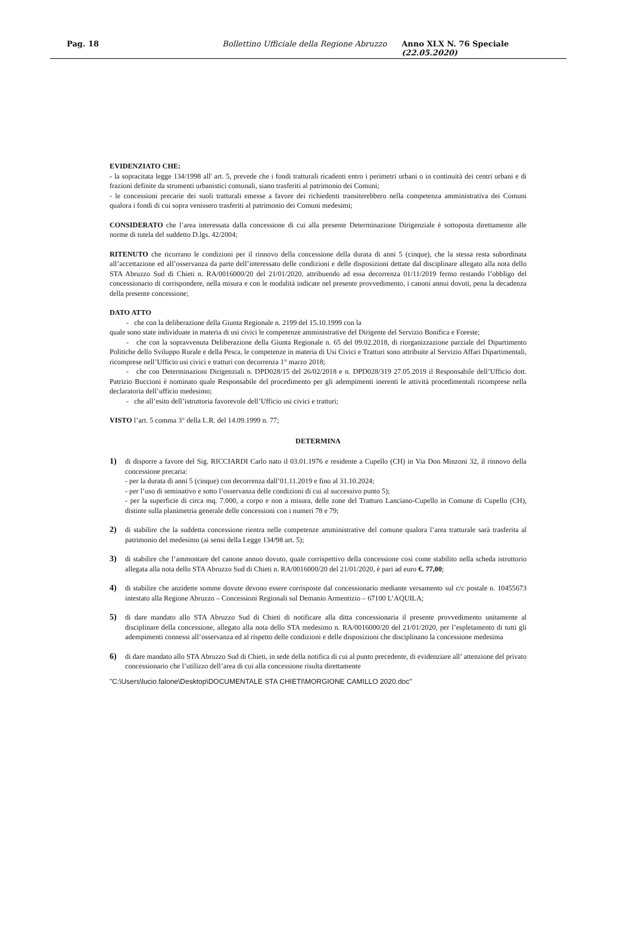Pag. 18 Bollettino Ufficiale della Regione Abruzzo Anno XLX N. 76 Speciale (22.05.2020)
EVIDENZIATO CHE:
- la sopracitata legge 134/1998 all' art. 5, prevede che i fondi tratturali ricadenti entro i perimetri urbani o in continuità dei centri urbani e di frazioni definite da strumenti urbanistici comunali, siano trasferiti al patrimonio dei Comuni;
- le concessioni precarie dei suoli tratturali emesse a favore dei richiedenti transiterebbero nella competenza amministrativa dei Comuni qualora i fondi di cui sopra venissero trasferiti al patrimonio dei Comuni medesimi;
CONSIDERATO che l’area interessata dalla concessione di cui alla presente Determinazione Dirigenziale è sottoposta direttamente alle norme di tutela del suddetto D.lgs. 42/2004;
RITENUTO che ricorrano le condizioni per il rinnovo della concessione della durata di anni 5 (cinque), che la stessa resta subordinata all’accettazione ed all’osservanza da parte dell’interessato delle condizioni e delle disposizioni dettate dal disciplinare allegato alla nota dello STA Abruzzo Sud di Chieti n. RA/0016000/20 del 21/01/2020, attribuendo ad essa decorrenza 01/11/2019 fermo restando l’obbligo del concessionario di corrispondere, nella misura e con le modalità indicate nel presente provvedimento, i canoni annui dovuti, pena la decadenza della presente concessione;
DATO ATTO
- che con la deliberazione della Giunta Regionale n. 2199 del 15.10.1999 con la
quale sono state individuate in materia di usi civici le competenze amministrative del Dirigente del Servizio Bonifica e Foreste;
- che con la sopravvenuta Deliberazione della Giunta Regionale n. 65 del 09.02.2018, di riorganizzazione parziale del Dipartimento Politiche dello Sviluppo Rurale e della Pesca, le competenze in materia di Usi Civici e Tratturi sono attribuite al Servizio Affari Dipartimentali, ricomprese nell’Ufficio usi civici e tratturi con decorrenza 1° marzo 2018;
- che con Determinazioni Dirigenziali n. DPD028/15 del 26/02/2018 e n. DPD028/319 27.05.2019 il Responsabile dell’Ufficio dott. Patrizio Buccioni è nominato quale Responsabile del procedimento per gli adempimenti inerenti le attività procedimentali ricomprese nella declaratoria dell’ufficio medesimo;
- che all’esito dell’istruttoria favorevole dell’Ufficio usi civici e tratturi;
VISTO l’art. 5 comma 3° della L.R. del 14.09.1999 n. 77;
DETERMINA
1) di disporre a favore del Sig. RICCIARDI Carlo nato il 03.01.1976 e residente a Cupello (CH) in Via Don Minzoni 32, il rinnovo della concessione precaria:
- per la durata di anni 5 (cinque) con decorrenza dall’01.11.2019 e fino al 31.10.2024;
- per l’uso di seminativo e sotto l’osservanza delle condizioni di cui al successivo punto 5);
- per la superficie di circa mq. 7.000, a corpo e non a misura, delle zone del Tratturo Lanciano-Cupello in Comune di Cupello (CH), distinte sulla planimetria generale delle concessioni con i numeri 78 e 79;
2) di stabilire che la suddetta concessione rientra nelle competenze amministrative del comune qualora l’area tratturale sarà trasferita al patrimonio del medesimo (ai sensi della Legge 134/98 art. 5);
3) di stabilire che l’ammontare del canone annuo dovuto, quale corrispettivo della concessione così come stabilito nella scheda istruttorio allegata alla nota dello STA Abruzzo Sud di Chieti n. RA/0016000/20 del 21/01/2020, è pari ad euro €. 77,00;
4) di stabilire che anzidette somme dovute devono essere corrisposte dal concessionario mediante versamento sul c/c postale n. 10455673 intestato alla Regione Abruzzo – Concessioni Regionali sul Demanio Armentizio – 67100 L’AQUILA;
5) di dare mandato allo STA Abruzzo Sud di Chieti di notificare alla ditta concessionaria il presente provvedimento unitamente al disciplinare della concessione, allegato alla nota dello STA medesimo n. RA/0016000/20 del 21/01/2020, per l’espletamento di tutti gli adempimenti connessi all’osservanza ed al rispetto delle condizioni e delle disposizioni che disciplinano la concessione medesima
6) di dare mandato allo STA Abruzzo Sud di Chieti, in sede della notifica di cui al punto precedente, di evidenziare all’ attenzione del privato concessionario che l’utilizzo dell’area di cui alla concessione risulta direttamente
"C:\Users\lucio.falone\Desktop\DOCUMENTALE STA CHIETI\MORGIONE CAMILLO 2020.doc"